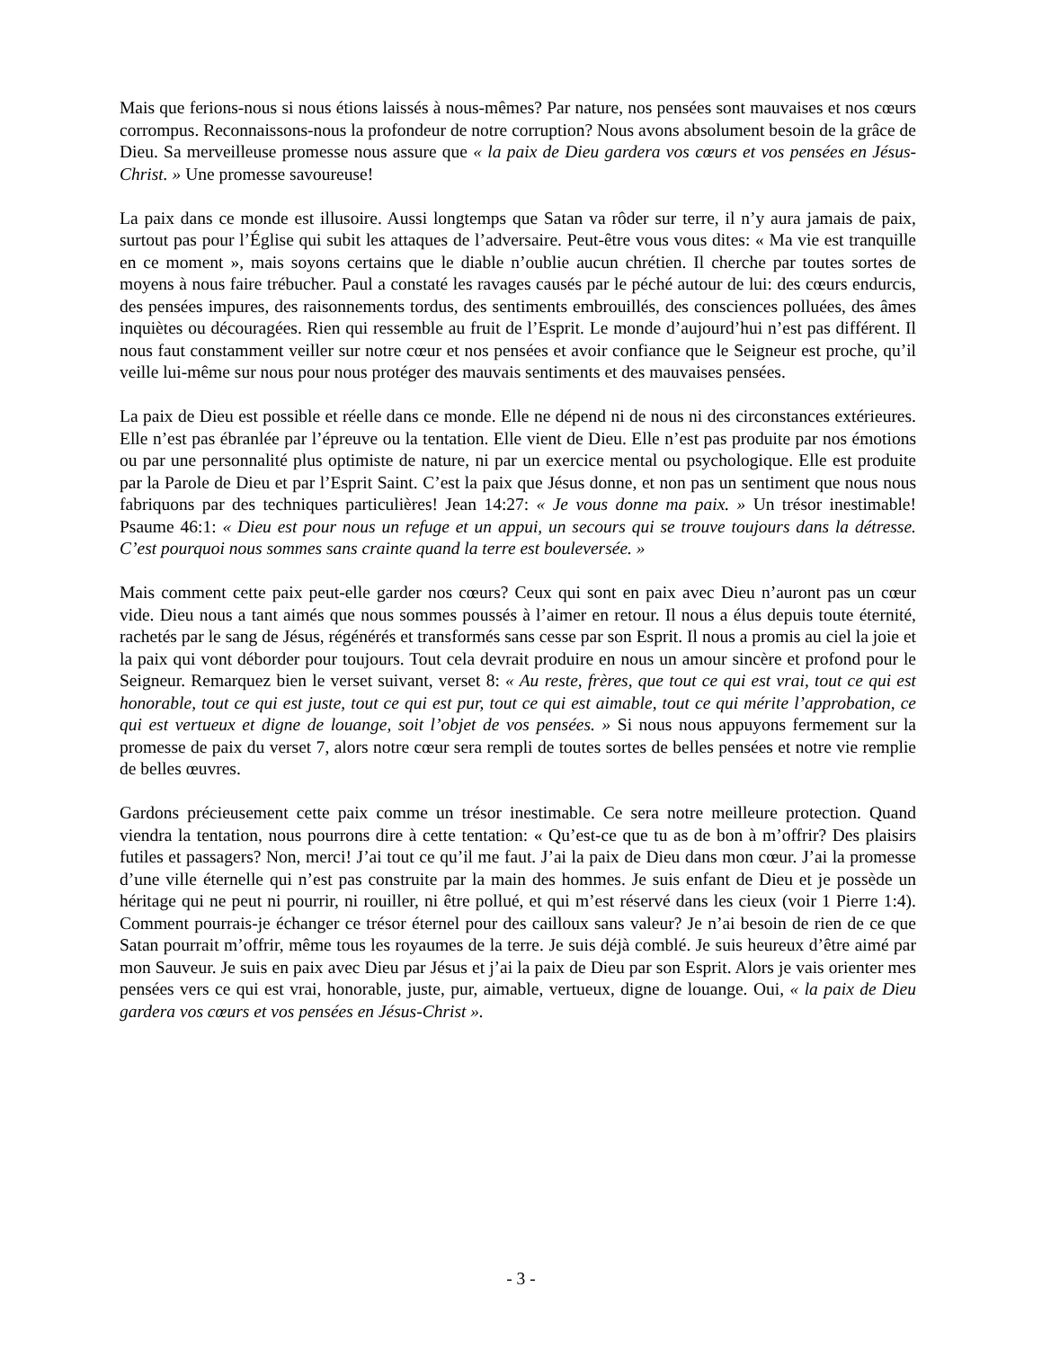Mais que ferions-nous si nous étions laissés à nous-mêmes? Par nature, nos pensées sont mauvaises et nos cœurs corrompus. Reconnaissons-nous la profondeur de notre corruption? Nous avons absolument besoin de la grâce de Dieu. Sa merveilleuse promesse nous assure que « la paix de Dieu gardera vos cœurs et vos pensées en Jésus-Christ. » Une promesse savoureuse!
La paix dans ce monde est illusoire. Aussi longtemps que Satan va rôder sur terre, il n’y aura jamais de paix, surtout pas pour l’Église qui subit les attaques de l’adversaire. Peut-être vous vous dites: « Ma vie est tranquille en ce moment », mais soyons certains que le diable n’oublie aucun chrétien. Il cherche par toutes sortes de moyens à nous faire trébucher. Paul a constaté les ravages causés par le péché autour de lui: des cœurs endurcis, des pensées impures, des raisonnements tordus, des sentiments embrouillés, des consciences polluées, des âmes inquiètes ou découragées. Rien qui ressemble au fruit de l’Esprit. Le monde d’aujourd’hui n’est pas différent. Il nous faut constamment veiller sur notre cœur et nos pensées et avoir confiance que le Seigneur est proche, qu’il veille lui-même sur nous pour nous protéger des mauvais sentiments et des mauvaises pensées.
La paix de Dieu est possible et réelle dans ce monde. Elle ne dépend ni de nous ni des circonstances extérieures. Elle n’est pas ébranlée par l’épreuve ou la tentation. Elle vient de Dieu. Elle n’est pas produite par nos émotions ou par une personnalité plus optimiste de nature, ni par un exercice mental ou psychologique. Elle est produite par la Parole de Dieu et par l’Esprit Saint. C’est la paix que Jésus donne, et non pas un sentiment que nous nous fabriquons par des techniques particulières! Jean 14:27: « Je vous donne ma paix. » Un trésor inestimable! Psaume 46:1: « Dieu est pour nous un refuge et un appui, un secours qui se trouve toujours dans la détresse. C’est pourquoi nous sommes sans crainte quand la terre est bouleversée. »
Mais comment cette paix peut-elle garder nos cœurs? Ceux qui sont en paix avec Dieu n’auront pas un cœur vide. Dieu nous a tant aimés que nous sommes poussés à l’aimer en retour. Il nous a élus depuis toute éternité, rachetés par le sang de Jésus, régénérés et transformés sans cesse par son Esprit. Il nous a promis au ciel la joie et la paix qui vont déborder pour toujours. Tout cela devrait produire en nous un amour sincère et profond pour le Seigneur. Remarquez bien le verset suivant, verset 8: « Au reste, frères, que tout ce qui est vrai, tout ce qui est honorable, tout ce qui est juste, tout ce qui est pur, tout ce qui est aimable, tout ce qui mérite l’approbation, ce qui est vertueux et digne de louange, soit l’objet de vos pensées. » Si nous nous appuyons fermement sur la promesse de paix du verset 7, alors notre cœur sera rempli de toutes sortes de belles pensées et notre vie remplie de belles œuvres.
Gardons précieusement cette paix comme un trésor inestimable. Ce sera notre meilleure protection. Quand viendra la tentation, nous pourrons dire à cette tentation: « Qu’est-ce que tu as de bon à m’offrir? Des plaisirs futiles et passagers? Non, merci! J’ai tout ce qu’il me faut. J’ai la paix de Dieu dans mon cœur. J’ai la promesse d’une ville éternelle qui n’est pas construite par la main des hommes. Je suis enfant de Dieu et je possède un héritage qui ne peut ni pourrir, ni rouiller, ni être pollué, et qui m’est réservé dans les cieux (voir 1 Pierre 1:4). Comment pourrais-je échanger ce trésor éternel pour des cailloux sans valeur? Je n’ai besoin de rien de ce que Satan pourrait m’offrir, même tous les royaumes de la terre. Je suis déjà comblé. Je suis heureux d’être aimé par mon Sauveur. Je suis en paix avec Dieu par Jésus et j’ai la paix de Dieu par son Esprit. Alors je vais orienter mes pensées vers ce qui est vrai, honorable, juste, pur, aimable, vertueux, digne de louange. Oui, « la paix de Dieu gardera vos cœurs et vos pensées en Jésus-Christ ».
- 3 -